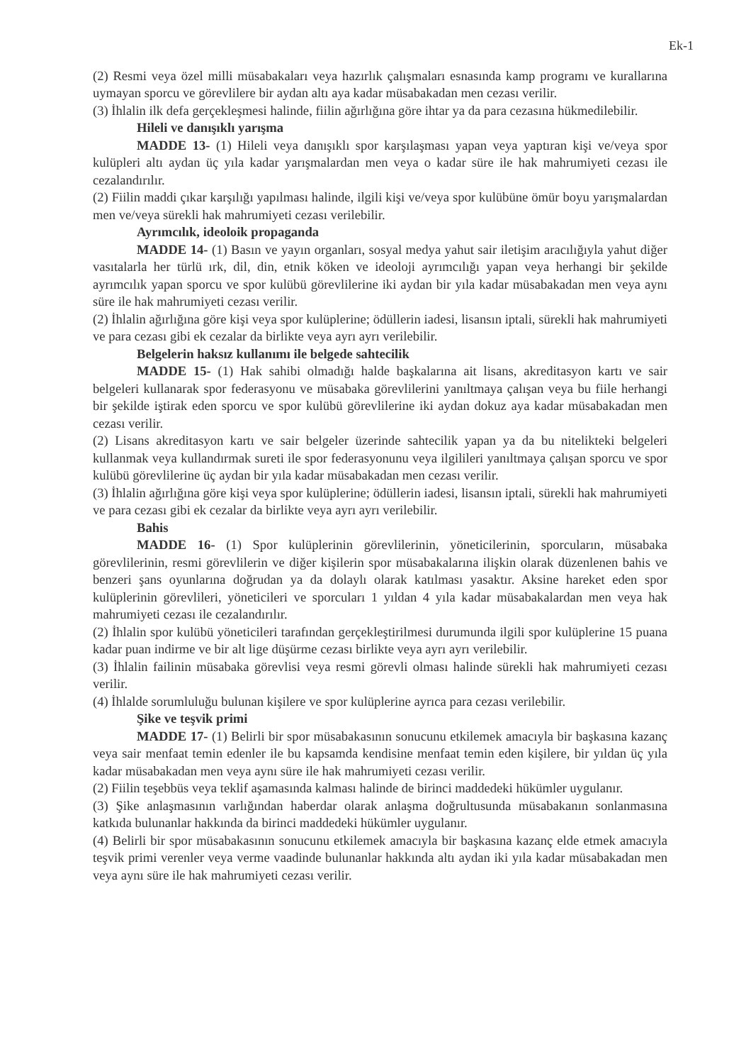Ek-1
(2) Resmi veya özel milli müsabakaları veya hazırlık çalışmaları esnasında kamp programı ve kurallarına uymayan sporcu ve görevlilere bir aydan altı aya kadar müsabakadan men cezası verilir.
(3) İhlalin ilk defa gerçekleşmesi halinde, fiilin ağırlığına göre ihtar ya da para cezasına hükmedilebilir.
Hileli ve danışıklı yarışma
MADDE 13- (1) Hileli veya danışıklı spor karşılaşması yapan veya yaptıran kişi ve/veya spor kulüpleri altı aydan üç yıla kadar yarışmalardan men veya o kadar süre ile hak mahrumiyeti cezası ile cezalandırılır.
(2) Fiilin maddi çıkar karşılığı yapılması halinde, ilgili kişi ve/veya spor kulübüne ömür boyu yarışmalardan men ve/veya sürekli hak mahrumiyeti cezası verilebilir.
Ayrımcılık, ideoloik propaganda
MADDE 14- (1) Basın ve yayın organları, sosyal medya yahut sair iletişim aracılığıyla yahut diğer vasıtalarla her türlü ırk, dil, din, etnik köken ve ideoloji ayrımcılığı yapan veya herhangi bir şekilde ayrımcılık yapan sporcu ve spor kulübü görevlilerine iki aydan bir yıla kadar müsabakadan men veya aynı süre ile hak mahrumiyeti cezası verilir.
(2) İhlalin ağırlığına göre kişi veya spor kulüplerine; ödüllerin iadesi, lisansın iptali, sürekli hak mahrumiyeti ve para cezası gibi ek cezalar da birlikte veya ayrı ayrı verilebilir.
Belgelerin haksız kullanımı ile belgede sahtecilik
MADDE 15- (1) Hak sahibi olmadığı halde başkalarına ait lisans, akreditasyon kartı ve sair belgeleri kullanarak spor federasyonu ve müsabaka görevlilerini yanıltmaya çalışan veya bu fiile herhangi bir şekilde iştirak eden sporcu ve spor kulübü görevlilerine iki aydan dokuz aya kadar müsabakadan men cezası verilir.
(2) Lisans akreditasyon kartı ve sair belgeler üzerinde sahtecilik yapan ya da bu nitelikteki belgeleri kullanmak veya kullandırmak sureti ile spor federasyonunu veya ilgilileri yanıltmaya çalışan sporcu ve spor kulübü görevlilerine üç aydan bir yıla kadar müsabakadan men cezası verilir.
(3) İhlalin ağırlığına göre kişi veya spor kulüplerine; ödüllerin iadesi, lisansın iptali, sürekli hak mahrumiyeti ve para cezası gibi ek cezalar da birlikte veya ayrı ayrı verilebilir.
Bahis
MADDE 16- (1) Spor kulüplerinin görevlilerinin, yöneticilerinin, sporcuların, müsabaka görevlilerinin, resmi görevlilerin ve diğer kişilerin spor müsabakalarına ilişkin olarak düzenlenen bahis ve benzeri şans oyunlarına doğrudan ya da dolaylı olarak katılması yasaktır. Aksine hareket eden spor kulüplerinin görevlileri, yöneticileri ve sporcuları 1 yıldan 4 yıla kadar müsabakalardan men veya hak mahrumiyeti cezası ile cezalandırılır.
(2) İhlalin spor kulübü yöneticileri tarafından gerçekleştirilmesi durumunda ilgili spor kulüplerine 15 puana kadar puan indirme ve bir alt lige düşürme cezası birlikte veya ayrı ayrı verilebilir.
(3) İhlalin failinin müsabaka görevlisi veya resmi görevli olması halinde sürekli hak mahrumiyeti cezası verilir.
(4) İhlalde sorumluluğu bulunan kişilere ve spor kulüplerine ayrıca para cezası verilebilir.
Şike ve teşvik primi
MADDE 17- (1) Belirli bir spor müsabakasının sonucunu etkilemek amacıyla bir başkasına kazanç veya sair menfaat temin edenler ile bu kapsamda kendisine menfaat temin eden kişilere, bir yıldan üç yıla kadar müsabakadan men veya aynı süre ile hak mahrumiyeti cezası verilir.
(2) Fiilin teşebbüs veya teklif aşamasında kalması halinde de birinci maddedeki hükümler uygulanır.
(3) Şike anlaşmasının varlığından haberdar olarak anlaşma doğrultusunda müsabakanın sonlanmasına katkıda bulunanlar hakkında da birinci maddedeki hükümler uygulanır.
(4) Belirli bir spor müsabakasının sonucunu etkilemek amacıyla bir başkasına kazanç elde etmek amacıyla teşvik primi verenler veya verme vaadinde bulunanlar hakkında altı aydan iki yıla kadar müsabakadan men veya aynı süre ile hak mahrumiyeti cezası verilir.